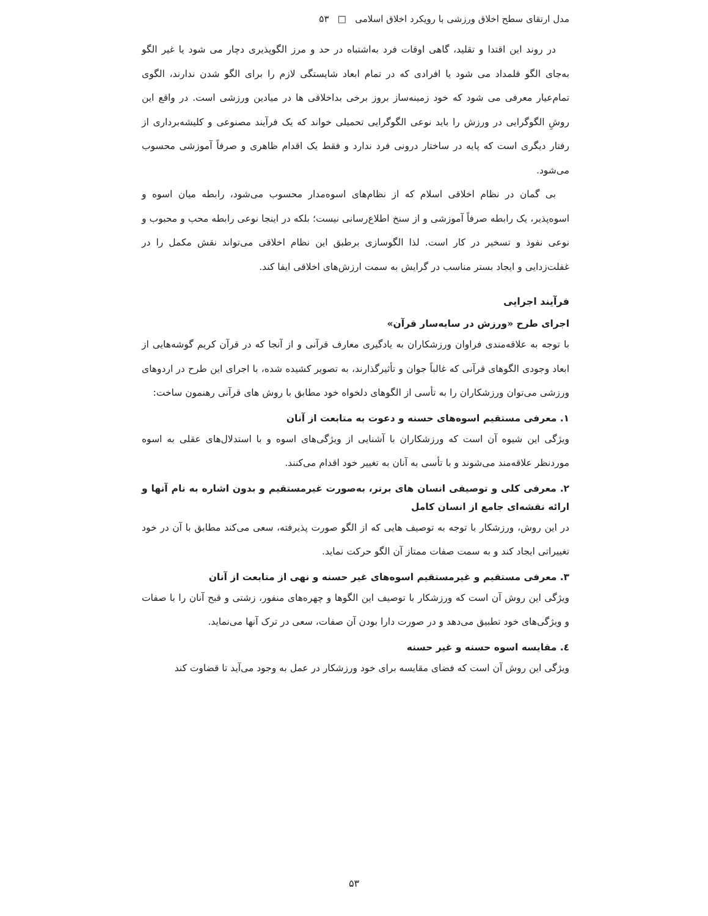مدل ارتقای سطح اخلاق ورزشی با رویکرد اخلاق اسلامی □ ۵۳
در روند این اقتدا و تقلید، گاهی اوقات فرد به‌اشتباه در حد و مرز الگوپذیری دچار می شود یا غیر الگو به‌جای الگو قلمداد می شود یا افرادی که در تمام ابعاد شایستگی لازم را برای الگو شدن ندارند، الگوی تمام‌عیار معرفی می شود که خود زمینه‌ساز بروز برخی بداخلاقی ها در میادین ورزشی است. در واقع این روشِ الگوگرایی در ورزش را باید نوعی الگوگرایی تحمیلی خواند که یک فرآیند مصنوعی و کلیشه‌برداری از رفتار دیگری است که پایه در ساختار درونی فرد ندارد و فقط یک اقدام ظاهری و صرفاً آموزشی محسوب می‌شود.
بی گمان در نظام اخلاقی اسلام که از نظام‌های اسوه‌مدار محسوب می‌شود، رابطه میان اسوه و اسوه‌پذیر، یک رابطه صرفاً آموزشی و از سنخ اطلاع‌رسانی نیست؛ بلکه در اینجا نوعی رابطه محب و محبوب و نوعی نفوذ و تسخیر در کار است. لذا الگوسازی برطبق این نظام اخلاقی می‌تواند نقش مکمل را در غفلت‌زدایی و ایجاد بستر مناسب در گرایش به سمت ارزش‌های اخلاقی ایفا کند.
فرآیند اجرایی
اجرای طرح «ورزش در سایه‌سار قرآن»
با توجه به علاقه‌مندی فراوان ورزشکاران به یادگیری معارف قرآنی و از آنجا که در قرآن کریم گوشه‌هایی از ابعاد وجودی الگوهای قرآنی که غالباً جوان و تأثیرگذارند، به تصویر کشیده شده، با اجرای این طرح در اردوهای ورزشی می‌توان ورزشکاران را به تأسی از الگوهای دلخواه خود مطابق با روش های قرآنی رهنمون ساخت:
۱. معرفی مستقیم اسوه‌های حسنه و دعوت به متابعت از آنان
ویژگی این شیوه آن است که ورزشکاران با آشنایی از ویژگی‌های اسوه و با استدلال‌های عقلی به اسوه موردنظر علاقه‌مند می‌شوند و با تأسی به آنان به تغییر خود اقدام می‌کنند.
۲. معرفی کلی و توصیفی انسان های برتر، به‌صورت غیرمستقیم و بدون اشاره به نام آنها و ارائه نقشه‌ای جامع از انسان کامل
در این روش، ورزشکار با توجه به توصیف هایی که از الگو صورت پذیرفته، سعی می‌کند مطابق با آن در خود تغییراتی ایجاد کند و به سمت صفات ممتاز آن الگو حرکت نماید.
۳. معرفی مستقیم و غیرمستقیم اسوه‌های غیر حسنه و نهی از متابعت از آنان
ویژگی این روش آن است که ورزشکار با توصیف این الگوها و چهره‌های منفور، زشتی و قبح آنان را با صفات و ویژگی‌های خود تطبیق می‌دهد و در صورت دارا بودن آن صفات، سعی در ترک آنها می‌نماید.
٤. مقایسه اسوه حسنه و غیر حسنه
ویژگی این روش آن است که فضای مقایسه برای خود ورزشکار در عمل به وجود می‌آید تا قضاوت کند
۵۳